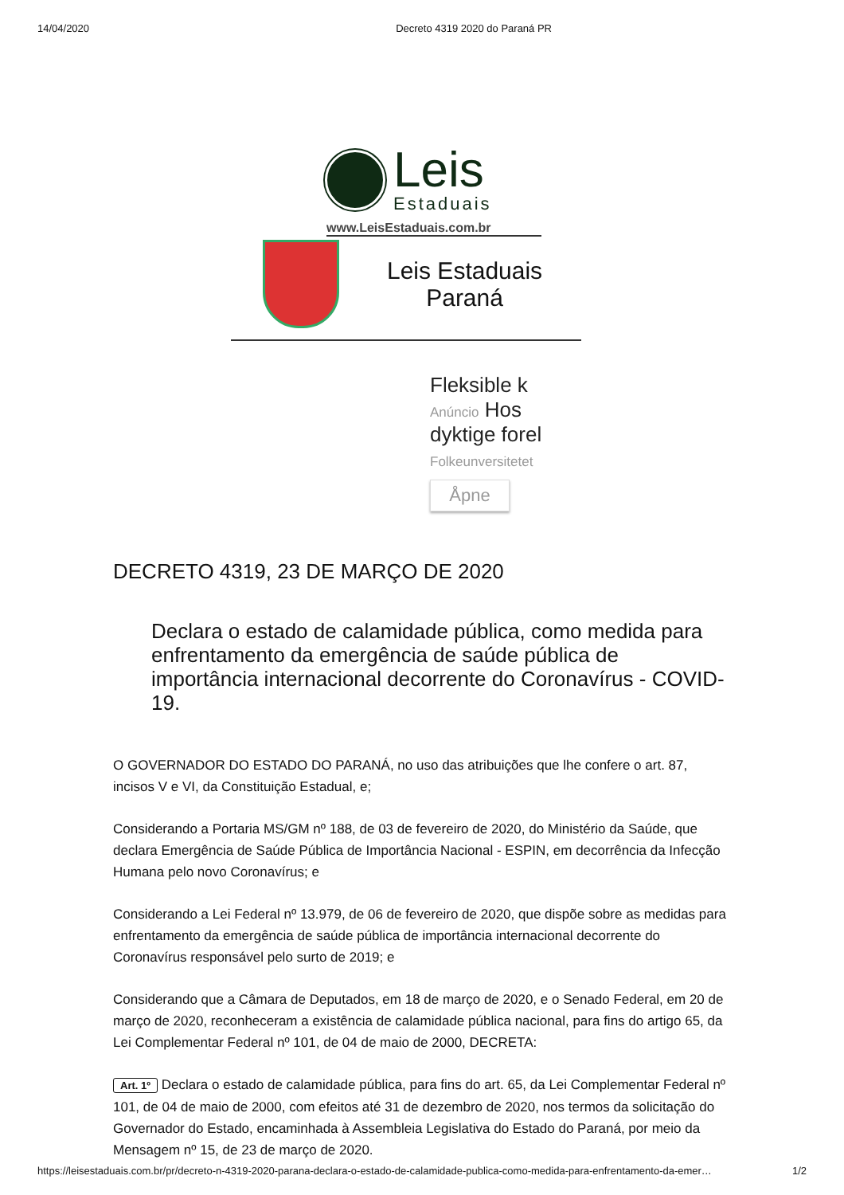14/04/2020 Decreto 4319 2020 do Paraná PR
Leis
Estaduais
www.LeisEstaduais.com.br
Leis Estaduais
Paraná
Fleksible k
Anúncio Hos
dyktige forel
Folkeunversitetet
Åpne
DECRETO 4319, 23 DE MARÇO DE 2020
Declara o estado de calamidade pública, como medida para enfrentamento da emergência de saúde pública de importância internacional decorrente do Coronavírus - COVID-19.
O GOVERNADOR DO ESTADO DO PARANÁ, no uso das atribuições que lhe confere o art. 87, incisos V e VI, da Constituição Estadual, e;
Considerando a Portaria MS/GM nº 188, de 03 de fevereiro de 2020, do Ministério da Saúde, que declara Emergência de Saúde Pública de Importância Nacional - ESPIN, em decorrência da Infecção Humana pelo novo Coronavírus; e
Considerando a Lei Federal nº 13.979, de 06 de fevereiro de 2020, que dispõe sobre as medidas para enfrentamento da emergência de saúde pública de importância internacional decorrente do Coronavírus responsável pelo surto de 2019; e
Considerando que a Câmara de Deputados, em 18 de março de 2020, e o Senado Federal, em 20 de março de 2020, reconheceram a existência de calamidade pública nacional, para fins do artigo 65, da Lei Complementar Federal nº 101, de 04 de maio de 2000, DECRETA:
Art. 1º Declara o estado de calamidade pública, para fins do art. 65, da Lei Complementar Federal nº 101, de 04 de maio de 2000, com efeitos até 31 de dezembro de 2020, nos termos da solicitação do Governador do Estado, encaminhada à Assembleia Legislativa do Estado do Paraná, por meio da Mensagem nº 15, de 23 de março de 2020.
https://leisestaduais.com.br/pr/decreto-n-4319-2020-parana-declara-o-estado-de-calamidade-publica-como-medida-para-enfrentamento-da-emer… 1/2